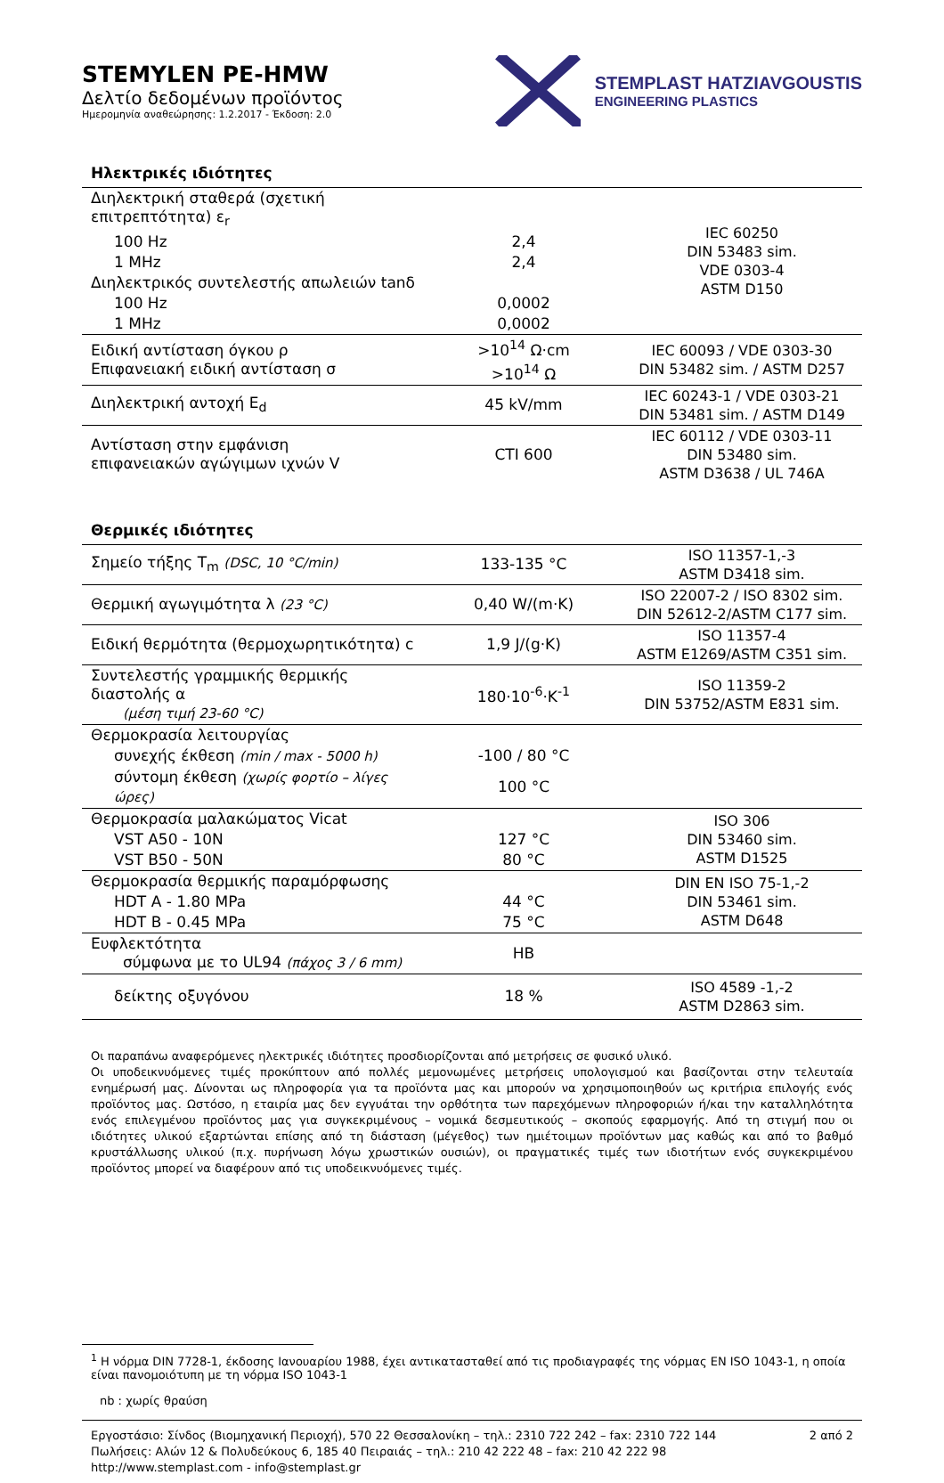STEMYLEN PE-HMW
Δελτίο δεδομένων προϊόντος
Ημερομηνία αναθεώρησης: 1.2.2017 - Έκδοση: 2.0
STEMPLAST HATZIAVGOUSTIS
ENGINEERING PLASTICS
Ηλεκτρικές ιδιότητες
| Διηλεκτρική σταθερά (σχετική επιτρεπτότητα) ε<sub>r</sub> | | IEC 60250 DIN 53483 sim. VDE 0303-4 ASTM D150 |
| 100 Hz | 2,4 | |
| 1 MHz | 2,4 | |
| Διηλεκτρικός συντελεστής απωλειών tanδ | | |
| 100 Hz | 0,0002 | |
| 1 MHz | 0,0002 | |
| Ειδική αντίσταση όγκου ρ Επιφανειακή ειδική αντίσταση σ | >10<sup>14</sup> Ω·cm >10<sup>14</sup> Ω | IEC 60093 / VDE 0303-30 DIN 53482 sim. / ASTM D257 |
| Διηλεκτρική αντοχή E<sub>d</sub> | 45 kV/mm | IEC 60243-1 / VDE 0303-21 DIN 53481 sim. / ASTM D149 |
| Αντίσταση στην εμφάνιση επιφανειακών αγώγιμων ιχνών V | CTI 600 | IEC 60112 / VDE 0303-11 DIN 53480 sim. ASTM D3638 / UL 746A |
Θερμικές ιδιότητες
| Σημείο τήξης T<sub>m</sub> (DSC, 10 °C/min) | 133-135 °C | ISO 11357-1,-3 ASTM D3418 sim. |
| Θερμική αγωγιμότητα λ (23 °C) | 0,40 W/(m·K) | ISO 22007-2 / ISO 8302 sim. DIN 52612-2/ASTM C177 sim. |
| Ειδική θερμότητα (θερμοχωρητικότητα) c | 1,9 J/(g·K) | ISO 11357-4 ASTM E1269/ASTM C351 sim. |
| Συντελεστής γραμμικής θερμικής διαστολής α (μέση τιμή 23-60 °C) | 180·10<sup>-6</sup>·K<sup>-1</sup> | ISO 11359-2 DIN 53752/ASTM E831 sim. |
| Θερμοκρασία λειτουργίας | | |
| συνεχής έκθεση (min / max - 5000 h) | -100 / 80 °C | |
| σύντομη έκθεση (χωρίς φορτίο – λίγες ώρες) | 100 °C | |
| Θερμοκρασία μαλακώματος Vicat | | ISO 306 DIN 53460 sim. ASTM D1525 |
| VST A50 - 10N | 127 °C | |
| VST B50 - 50N | 80 °C | |
| Θερμοκρασία θερμικής παραμόρφωσης | | DIN EN ISO 75-1,-2 DIN 53461 sim. ASTM D648 |
| HDT A - 1.80 MPa | 44 °C | |
| HDT B - 0.45 MPa | 75 °C | |
| Ευφλεκτότητα σύμφωνα με το UL94 (πάχος 3 / 6 mm) | HB | |
| δείκτης οξυγόνου | 18 % | ISO 4589 -1,-2 ASTM D2863 sim. |
Οι παραπάνω αναφερόμενες ηλεκτρικές ιδιότητες προσδιορίζονται από μετρήσεις σε φυσικό υλικό.
Οι υποδεικνυόμενες τιμές προκύπτουν από πολλές μεμονωμένες μετρήσεις υπολογισμού και βασίζονται στην τελευταία ενημέρωσή μας. Δίνονται ως πληροφορία για τα προϊόντα μας και μπορούν να χρησιμοποιηθούν ως κριτήρια επιλογής ενός προϊόντος μας. Ωστόσο, η εταιρία μας δεν εγγυάται την ορθότητα των παρεχόμενων πληροφοριών ή/και την καταλληλότητα ενός επιλεγμένου προϊόντος μας για συγκεκριμένους – νομικά δεσμευτικούς – σκοπούς εφαρμογής. Από τη στιγμή που οι ιδιότητες υλικού εξαρτώνται επίσης από τη διάσταση (μέγεθος) των ημιέτοιμων προϊόντων μας καθώς και από το βαθμό κρυστάλλωσης υλικού (π.χ. πυρήνωση λόγω χρωστικών ουσιών), οι πραγματικές τιμές των ιδιοτήτων ενός συγκεκριμένου προϊόντος μπορεί να διαφέρουν από τις υποδεικνυόμενες τιμές.
<sup>1</sup> Η νόρμα DIN 7728-1, έκδοσης Ιανουαρίου 1988, έχει αντικατασταθεί από τις προδιαγραφές της νόρμας EN ISO 1043-1, η οποία είναι πανομοιότυπη με τη νόρμα ISO 1043-1
nb : χωρίς θραύση
Εργοστάσιο: Σίνδος (Βιομηχανική Περιοχή), 570 22 Θεσσαλονίκη – τηλ.: 2310 722 242 – fax: 2310 722 144 2 από 2
Πωλήσεις: Αλών 12 & Πολυδεύκους 6, 185 40 Πειραιάς – τηλ.: 210 42 222 48 – fax: 210 42 222 98
http://www.stemplast.com - info@stemplast.gr